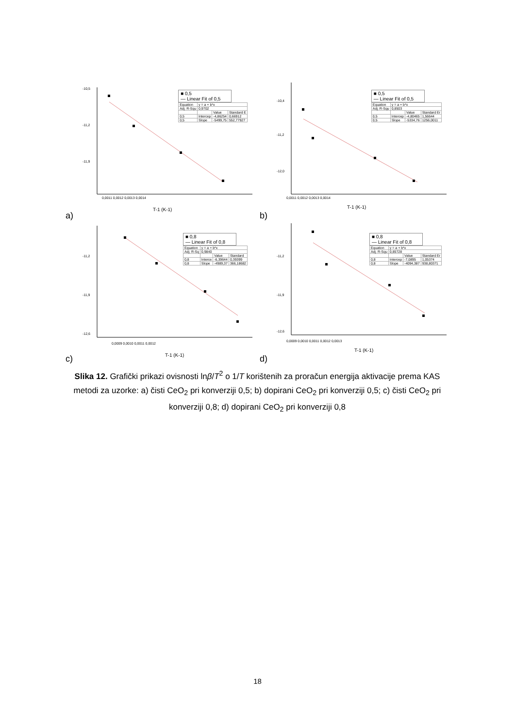T-1 (K-1)
-10,5
-11,2
-11,9
0,0011 0,0012 0,0013 0,0014
a)
■ 0,5
— Linear Fit of 0,5
| Equation | y = a + b*x | | |
| Adj. R-Squ | 0,9702 | | |
| | | Value | Standard E |
| 0,5 | Intercep | -4,86254 | 0,66912 |
| 0,5 | Slope | -5499,75 | 552,77927 |
T-1 (K-1)
-10,4
-11,2
-12,0
0,0011 0,0012 0,0013 0,0014
b)
■ 0,5
— Linear Fit of 0,5
| Equation | y = a + b*x | | |
| Adj. R-Squ | 0,8503 | | |
| | | Value | Standard Er |
| 0,5 | Intercep | -4,80465 | 1,56644 |
| 0,5 | Slope | -5334,76 | 1256,0011 |
T-1 (K-1)
-11,2
-11,9
-12,6
0,0009 0,0010 0,0011 0,0012
c)
■ 0,8
— Linear Fit of 0,8
| Equation | y = a + b*x | | |
| Adj. R-Sq | 0,9840 | | |
| | | Value | Standard |
| 0,8 | Interce | -6,39644 | 0,39399 |
| 0,8 | Slope | -4989,37 | 366,18682 |
T-1 (K-1)
-11,2
-11,9
-12,6
0,0009 0,0010 0,0011 0,0012 0,0013
d)
■ 0,8
— Linear Fit of 0,8
| Equation | y = a + b*x | | |
| Adj. R-Squ | 0,85728 | | |
| | | Value | Standard Er |
| 0,8 | Intercep | -7,0895 | 1,05374 |
| 0,8 | Slope | -4094,387 | 938,80371 |
Slika 12. Grafički prikazi ovisnosti lnβ/T<sup>2</sup> o 1/T korištenih za proračun energija aktivacije prema KAS metodi za uzorke: a) čisti CeO<sub>2</sub> pri konverziji 0,5; b) dopirani CeO<sub>2</sub> pri konverziji 0,5; c) čisti CeO<sub>2</sub> pri konverziji 0,8; d) dopirani CeO<sub>2</sub> pri konverziji 0,8
18